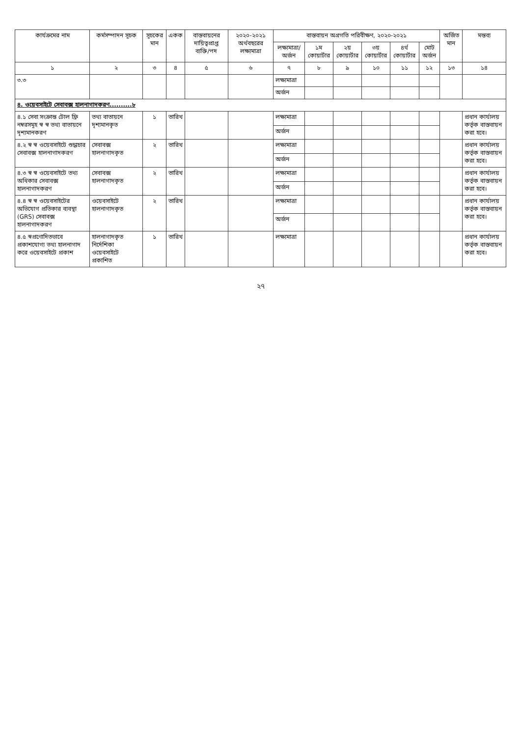| কার্যক্রমের নাম | কর্মসম্পাদন সূচক | সূচকের মান | একক | বাস্তবায়নের দায়িত্বপ্রাপ্ত ব্যক্তি/পদ | ২০২০-২০২১ অর্থবছরের লক্ষ্যমাত্রা | বাস্তবায়ন অগ্রগতি পরিবীক্ষণ, ২০২০-২০২১ | | | | | | অর্জিত মান | মন্তব্য |
| --- | --- | --- | --- | --- | --- | --- | --- | --- | --- | --- | --- | --- | --- |
| | | | | | | লক্ষ্যমাত্রা/ অর্জন | ১ম কোয়ার্টার | ২য় কোয়ার্টার | ৩য় কোয়ার্টার | ৪র্থ কোয়ার্টার | মোট অর্জন | | |
| ১ | ২ | ৩ | ৪ | ৫ | ৬ | ৭ | ৮ | ৯ | ১০ | ১১ | ১২ | ১৩ | ১৪ |
| ৩.৩ | | | | | | লক্ষ্যমাত্রা | | | | | | | |
| | | | | | | অর্জন | | | | | | | |
| ৪. ওয়েবসাইটে সেবাবক্স হালনাগাদকরণ..........৮ | | | | | | | | | | | | | |
| ৪.১ সেবা সংক্রান্ত টোল ফ্রি নম্বরসমূহ স্ব স্ব তথ্য বাতায়নে দৃশ্যমানকরণ | তথ্য বাতায়নে দৃশ্যমানকৃত | ১ | তারিখ | | | লক্ষ্যমাত্রা | | | | | | | প্রধান কার্যালয় কর্তৃক বাস্তবায়ন করা হবে। |
| | | | | | | অর্জন | | | | | | | |
| ৪.২ স্ব স্ব ওয়েবসাইটে শুদ্ধাচার সেবাবক্স হালনাগাদকরণ | সেবাবক্স হালনাগাদকৃত | ২ | তারিখ | | | লক্ষ্যমাত্রা | | | | | | | প্রধান কার্যালয় কর্তৃক বাস্তবায়ন করা হবে। |
| | | | | | | অর্জন | | | | | | | |
| ৪.৩ স্ব স্ব ওয়েবসাইটে তথ্য অধিকার সেবাবক্স হালনাগাদকরণ | সেবাবক্স হালনাগাদকৃত | ২ | তারিখ | | | লক্ষ্যমাত্রা | | | | | | | প্রধান কার্যালয় কর্তৃক বাস্তবায়ন করা হবে। |
| | | | | | | অর্জন | | | | | | | |
| ৪.৪ স্ব স্ব ওয়েবসাইটের অভিযোগ প্রতিকার ব্যবস্থা (GRS) সেবাবক্স হালনাগাদকরণ | ওয়েবসাইটে হালনাগাদকৃত | ২ | তারিখ | | | লক্ষ্যমাত্রা | | | | | | | প্রধান কার্যালয় কর্তৃক বাস্তবায়ন করা হবে। |
| | | | | | | অর্জন | | | | | | | |
| ৪.৫ স্বপ্রণোদিতভাবে প্রকাশযোগ্য তথ্য হালনাগাদ করে ওয়েবসাইটে প্রকাশ | হালনাগাদকৃত নির্দেশিকা ওয়েবসাইটে প্রকাশিত | ১ | তারিখ | | | লক্ষ্যমাত্রা | | | | | | | প্রধান কার্যালয় কর্তৃক বাস্তবায়ন করা হবে। |
২৭